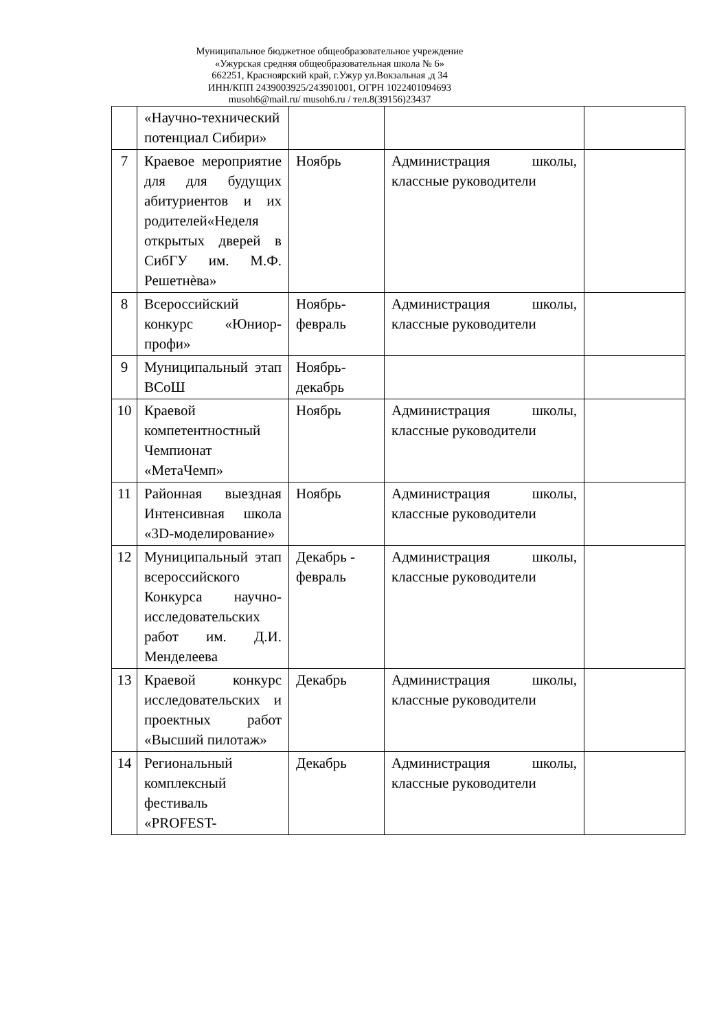Муниципальное бюджетное общеобразовательное учреждение
«Ужурская средняя общеобразовательная школа № 6»
662251, Красноярский край, г.Ужур ул.Вокзальная ,д 34
ИНН/КПП 2439003925/243901001, ОГРН 1022401094693
musoh6@mail.ru/ musoh6.ru / тел.8(39156)23437
| | «Научно-технический потенциал Сибири» | | | |
| 7 | Краевое мероприятие для для будущих абитуриентов и их родителей«Неделя открытых дверей в СибГУ им. М.Ф. Решетнѐва» | Ноябрь | Администрация школы, классные руководители | |
| 8 | Всероссийский конкурс «Юниор-профи» | Ноябрь-февраль | Администрация школы, классные руководители | |
| 9 | Муниципальный этап ВСоШ | Ноябрь-декабрь | | |
| 10 | Краевой компетентностный Чемпионат «МетаЧемп» | Ноябрь | Администрация школы, классные руководители | |
| 11 | Районная выездная Интенсивная школа «3D-моделирование» | Ноябрь | Администрация школы, классные руководители | |
| 12 | Муниципальный этап всероссийского Конкурса научно-исследовательских работ им. Д.И. Менделеева | Декабрь - февраль | Администрация школы, классные руководители | |
| 13 | Краевой конкурс исследовательских и проектных работ «Высший пилотаж» | Декабрь | Администрация школы, классные руководители | |
| 14 | Региональный комплексный фестиваль «PROFEST- | Декабрь | Администрация школы, классные руководители | |